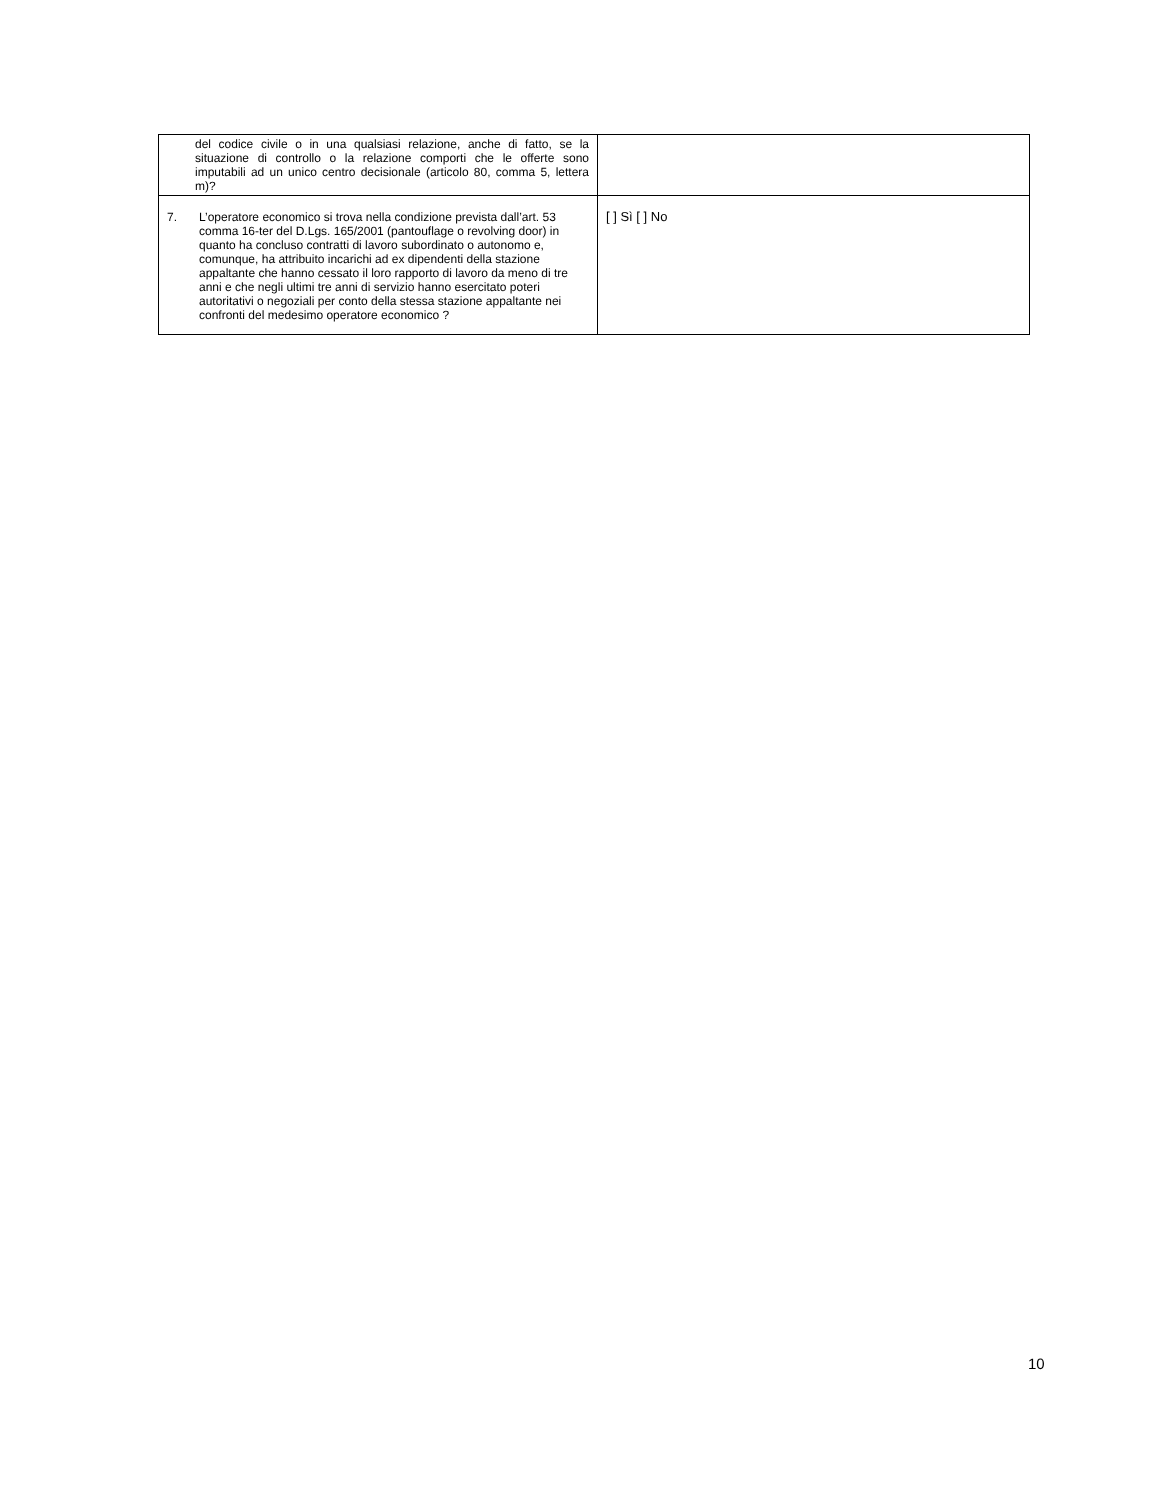| | del codice civile o in una qualsiasi relazione, anche di fatto, se la situazione di controllo o la relazione comporti che le offerte sono imputabili ad un unico centro decisionale (articolo 80, comma 5, lettera m)? | |
| 7. | L’operatore economico si trova nella condizione prevista dall’art. 53 comma 16-ter del D.Lgs. 165/2001 (pantouflage o revolving door) in quanto ha concluso contratti di lavoro subordinato o autonomo e, comunque, ha attribuito incarichi ad ex dipendenti della stazione appaltante che hanno cessato il loro rapporto di lavoro da meno di tre anni e che negli ultimi tre anni di servizio hanno esercitato poteri autoritativi o negoziali per conto della stessa stazione appaltante nei confronti del medesimo operatore economico ? | [ ] Sì [ ] No |
10